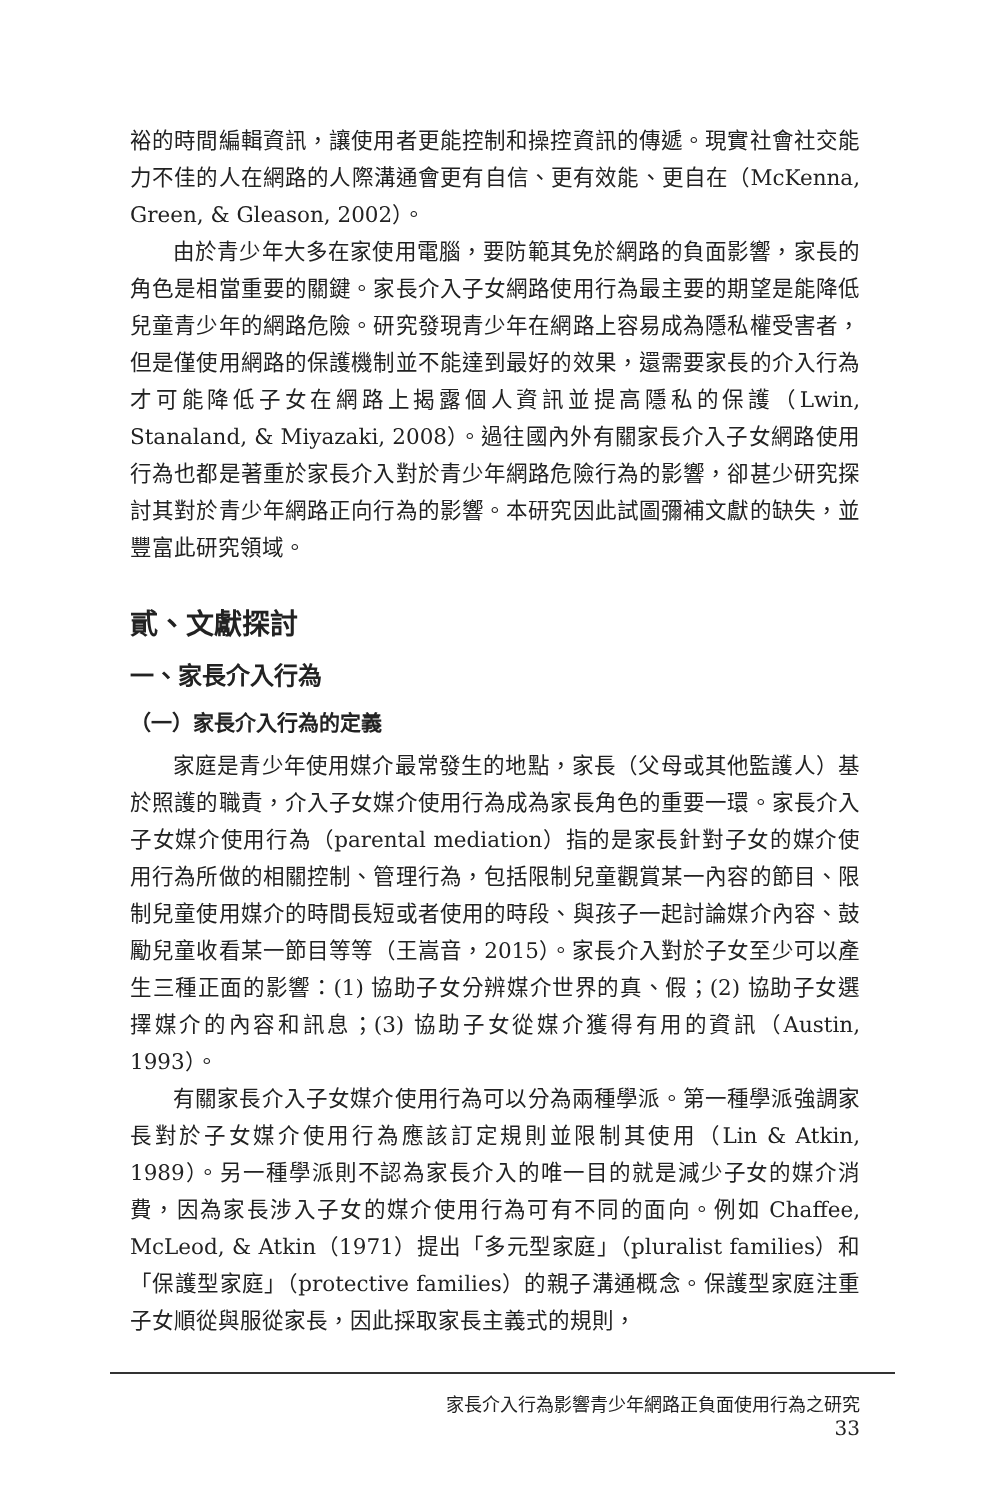裕的時間編輯資訊，讓使用者更能控制和操控資訊的傳遞。現實社會社交能力不佳的人在網路的人際溝通會更有自信、更有效能、更自在（McKenna, Green, & Gleason, 2002）。
由於青少年大多在家使用電腦，要防範其免於網路的負面影響，家長的角色是相當重要的關鍵。家長介入子女網路使用行為最主要的期望是能降低兒童青少年的網路危險。研究發現青少年在網路上容易成為隱私權受害者，但是僅使用網路的保護機制並不能達到最好的效果，還需要家長的介入行為才可能降低子女在網路上揭露個人資訊並提高隱私的保護（Lwin, Stanaland, & Miyazaki, 2008）。過往國內外有關家長介入子女網路使用行為也都是著重於家長介入對於青少年網路危險行為的影響，卻甚少研究探討其對於青少年網路正向行為的影響。本研究因此試圖彌補文獻的缺失，並豐富此研究領域。
貳、文獻探討
一、家長介入行為
（一）家長介入行為的定義
家庭是青少年使用媒介最常發生的地點，家長（父母或其他監護人）基於照護的職責，介入子女媒介使用行為成為家長角色的重要一環。家長介入子女媒介使用行為（parental mediation）指的是家長針對子女的媒介使用行為所做的相關控制、管理行為，包括限制兒童觀賞某一內容的節目、限制兒童使用媒介的時間長短或者使用的時段、與孩子一起討論媒介內容、鼓勵兒童收看某一節目等等（王嵩音，2015）。家長介入對於子女至少可以產生三種正面的影響：(1) 協助子女分辨媒介世界的真、假；(2) 協助子女選擇媒介的內容和訊息；(3) 協助子女從媒介獲得有用的資訊（Austin, 1993）。
有關家長介入子女媒介使用行為可以分為兩種學派。第一種學派強調家長對於子女媒介使用行為應該訂定規則並限制其使用（Lin & Atkin, 1989）。另一種學派則不認為家長介入的唯一目的就是減少子女的媒介消費，因為家長涉入子女的媒介使用行為可有不同的面向。例如 Chaffee, McLeod, & Atkin（1971）提出「多元型家庭」（pluralist families）和「保護型家庭」（protective families）的親子溝通概念。保護型家庭注重子女順從與服從家長，因此採取家長主義式的規則，
家長介入行為影響青少年網路正負面使用行為之研究 33